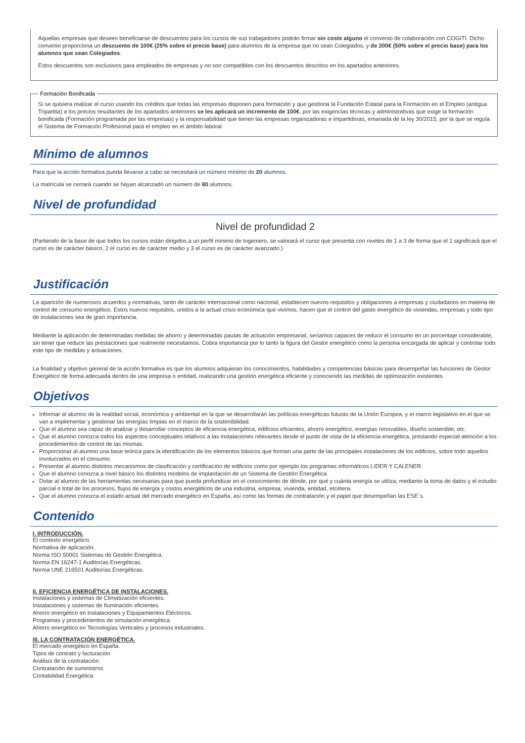Aquellas empresas que deseen beneficiarse de descuentos para los cursos de sus trabajadores podrán firmar sin coste alguno el convenio de colaboración con COGITI. Dicho convenio proporciona un descuento de 100€ (25% sobre el precio base) para alumnos de la empresa que no sean Colegiados, y de 200€ (50% sobre el precio base) para los alumnos que sean Colegiados.
Estos descuentos son exclusivos para empleados de empresas y no son compatibles con los descuentos descritos en los apartados anteriores.
Formación Bonificada
Si se quisiera realizar el curso usando los créditos que todas las empresas disponen para formación y que gestiona la Fundación Estatal para la Formación en el Empleo (antigua Tripartita) a los precios resultantes de los apartados anteriores se les aplicará un incremento de 100€, por las exigencias técnicas y administrativas que exige la formación bonificada (Formación programada por las empresas) y la responsabilidad que tienen las empresas organizadoras e impartidoras, emanada de la ley 30/2015, por la que se regula el Sistema de Formación Profesional para el empleo en el ámbito laboral.
Mínimo de alumnos
Para que la acción formativa pueda llevarse a cabo se necesitará un número mínimo de 20 alumnos.
La matrícula se cerrará cuando se hayan alcanzado un número de 80 alumnos.
Nivel de profundidad
Nivel de profundidad 2
(Partiendo de la base de que todos los cursos están dirigidos a un perfil mínimo de Ingeniero, se valorará el curso que presenta con niveles de 1 a 3 de forma que el 1 significará que el curso es de carácter básico, 2 el curso es de carácter medio y 3 el curso es de carácter avanzado.)
Justificación
La aparición de numerosos acuerdos y normativas, tanto de carácter internacional como nacional, establecen nuevos requisitos y obligaciones a empresas y ciudadanos en materia de control de consumo energético. Estos nuevos requisitos, unidos a la actual crisis económica que vivimos, hacen que el control del gasto energético de viviendas, empresas y todo tipo de instalaciones sea de gran importancia.
Mediante la aplicación de determinadas medidas de ahorro y determinadas pautas de actuación empresarial, seríamos capaces de reducir el consumo en un porcentaje considerable, sin tener que reducir las prestaciones que realmente necesitamos. Cobra importancia por lo tanto la figura del Gestor energético como la persona encargada de aplicar y controlar todo este tipo de medidas y actuaciones.
La finalidad y objetivo general de la acción formativa es que los alumnos adquieran los conocimientos, habilidades y competencias básicas para desempeñar las funciones de Gestor Energético de forma adecuada dentro de una empresa o entidad, realizando una gestión energética eficiente y conociendo las medidas de optimización existentes.
Objetivos
Informar al alumno de la realidad social, económica y ambiental en la que se desarrollarán las políticas energéticas futuras de la Unión Europea, y el marco legislativo en el que se van a implementar y gestionar las energías limpias en el marco de la sostenibilidad.
Que el alumno sea capaz de analizar y desarrollar conceptos de eficiencia energética, edificios eficientes, ahorro energético, energías renovables, diseño sostenible, etc.
Que el alumno conozca todos los aspectos conceptuales relativos a las instalaciones relevantes desde el punto de vista de la eficiencia energética, prestando especial atención a los procedimientos de control de las mismas.
Proporcionar al alumno una base teórica para la identificación de los elementos básicos que forman una parte de las principales instalaciones de los edificios, sobre todo aquellos involucrados en el consumo.
Presentar al alumno distintos mecanismos de clasificación y certificación de edificios como por ejemplo los programas informáticos LIDER Y CALENER.
Que el alumno conozca a nivel básico los distintos modelos de implantación de un Sistema de Gestión Energética.
Dotar al alumno de las herramientas necesarias para que pueda profundizar en el conocimiento de dónde, por qué y cuánta energía se utiliza, mediante la toma de datos y el estudio parcial o total de los procesos, flujos de energía y costos energéticos de una industria, empresa, vivienda, entidad, etcétera.
Que el alumno conozca el estado actual del mercado energético en España, así como las formas de contratación y el papel que desempeñan las ESE´s.
Contenido
I. INTRODUCCIÓN.
El contexto energético.
Normativa de aplicación.
Norma ISO 50001 Sistemas de Gestión Energética.
Norma EN 16247-1 Auditorías Energéticas.
Norma UNE 216501 Auditorías Energéticas.
II. EFICIENCIA ENERGÉTICA DE INSTALACIONES.
Instalaciones y sistemas de Climatización eficientes.
Instalaciones y sistemas de Iluminación eficientes.
Ahorro energético en Instalaciones y Equipamientos Eléctricos.
Programas y procedimientos de simulación energética.
Ahorro energético en Tecnologías Verticales y procesos industriales.
III. LA CONTRATACIÓN ENERGÉTICA.
El mercado energético en España.
Tipos de contrato y facturación
Análisis de la contratación.
Contratación de suministros
Contabilidad Energética